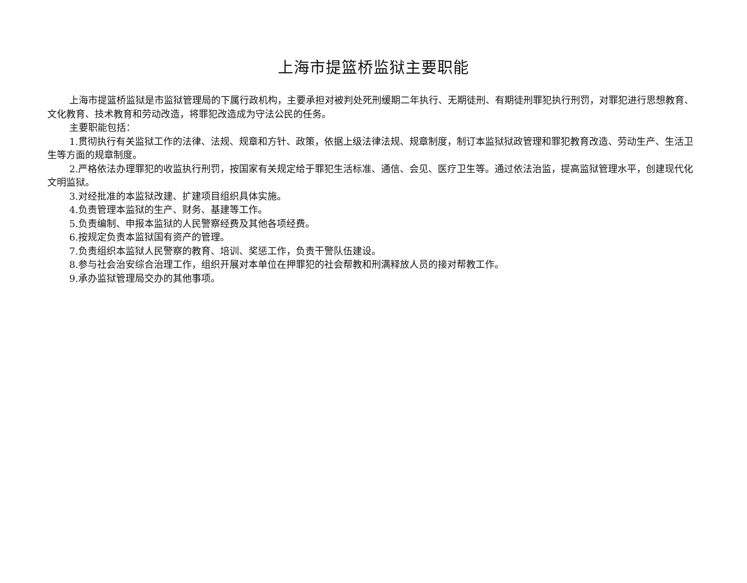上海市提篮桥监狱主要职能
上海市提篮桥监狱是市监狱管理局的下属行政机构，主要承担对被判处死刑缓期二年执行、无期徒刑、有期徒刑罪犯执行刑罚，对罪犯进行思想教育、文化教育、技术教育和劳动改造，将罪犯改造成为守法公民的任务。
主要职能包括：
1.贯彻执行有关监狱工作的法律、法规、规章和方针、政策，依据上级法律法规、规章制度，制订本监狱狱政管理和罪犯教育改造、劳动生产、生活卫生等方面的规章制度。
2.严格依法办理罪犯的收监执行刑罚，按国家有关规定给于罪犯生活标准、通信、会见、医疗卫生等。通过依法治监，提高监狱管理水平，创建现代化文明监狱。
3.对经批准的本监狱改建、扩建项目组织具体实施。
4.负责管理本监狱的生产、财务、基建等工作。
5.负责编制、申报本监狱的人民警察经费及其他各项经费。
6.按规定负责本监狱国有资产的管理。
7.负责组织本监狱人民警察的教育、培训、奖惩工作，负责干警队伍建设。
8.参与社会治安综合治理工作，组织开展对本单位在押罪犯的社会帮教和刑满释放人员的接对帮教工作。
9.承办监狱管理局交办的其他事项。